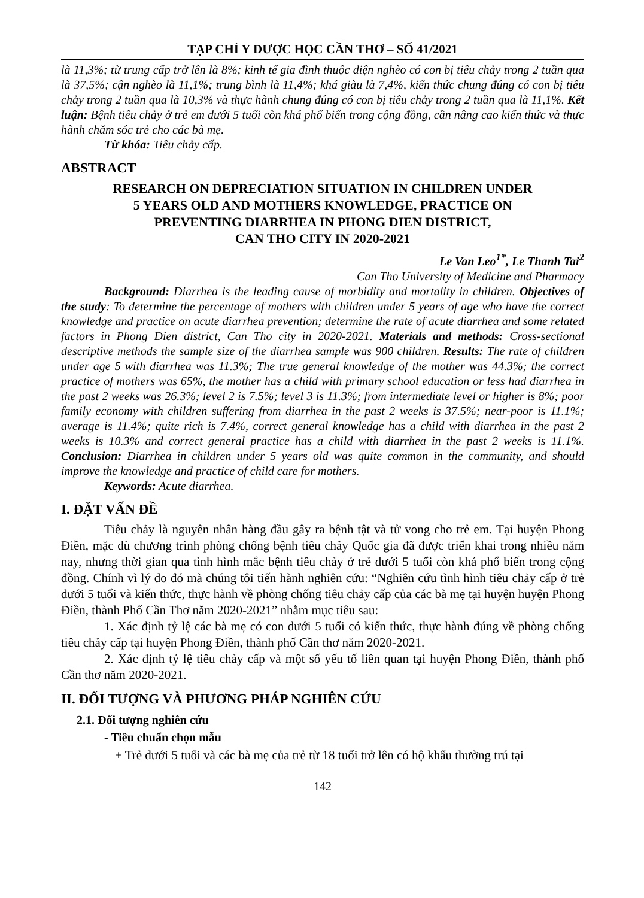TẠP CHÍ Y DƯỢC HỌC CẦN THƠ – SỐ 41/2021
là 11,3%; từ trung cấp trở lên là 8%; kinh tế gia đình thuộc diện nghèo có con bị tiêu chảy trong 2 tuần qua là 37,5%; cận nghèo là 11,1%; trung bình là 11,4%; khá giàu là 7,4%, kiến thức chung đúng có con bị tiêu chảy trong 2 tuần qua là 10,3% và thực hành chung đúng có con bị tiêu chảy trong 2 tuần qua là 11,1%. Kết luận: Bệnh tiêu chảy ở trẻ em dưới 5 tuổi còn khá phổ biến trong cộng đồng, cần nâng cao kiến thức và thực hành chăm sóc trẻ cho các bà mẹ.
Từ khóa: Tiêu chảy cấp.
ABSTRACT
RESEARCH ON DEPRECIATION SITUATION IN CHILDREN UNDER
5 YEARS OLD AND MOTHERS KNOWLEDGE, PRACTICE ON
PREVENTING DIARRHEA IN PHONG DIEN DISTRICT,
CAN THO CITY IN 2020-2021
Le Van Leo<sup>1*</sup>, Le Thanh Tai<sup>2</sup>
Can Tho University of Medicine and Pharmacy
Background: Diarrhea is the leading cause of morbidity and mortality in children. Objectives of the study: To determine the percentage of mothers with children under 5 years of age who have the correct knowledge and practice on acute diarrhea prevention; determine the rate of acute diarrhea and some related factors in Phong Dien district, Can Tho city in 2020-2021. Materials and methods: Cross-sectional descriptive methods the sample size of the diarrhea sample was 900 children. Results: The rate of children under age 5 with diarrhea was 11.3%; The true general knowledge of the mother was 44.3%; the correct practice of mothers was 65%, the mother has a child with primary school education or less had diarrhea in the past 2 weeks was 26.3%; level 2 is 7.5%; level 3 is 11.3%; from intermediate level or higher is 8%; poor family economy with children suffering from diarrhea in the past 2 weeks is 37.5%; near-poor is 11.1%; average is 11.4%; quite rich is 7.4%, correct general knowledge has a child with diarrhea in the past 2 weeks is 10.3% and correct general practice has a child with diarrhea in the past 2 weeks is 11.1%. Conclusion: Diarrhea in children under 5 years old was quite common in the community, and should improve the knowledge and practice of child care for mothers.
Keywords: Acute diarrhea.
I. ĐẶT VẤN ĐỀ
Tiêu chảy là nguyên nhân hàng đầu gây ra bệnh tật và tử vong cho trẻ em. Tại huyện Phong Điền, mặc dù chương trình phòng chống bệnh tiêu chảy Quốc gia đã được triển khai trong nhiều năm nay, nhưng thời gian qua tình hình mắc bệnh tiêu chảy ở trẻ dưới 5 tuổi còn khá phổ biến trong cộng đồng. Chính vì lý do đó mà chúng tôi tiến hành nghiên cứu: “Nghiên cứu tình hình tiêu chảy cấp ở trẻ dưới 5 tuổi và kiến thức, thực hành về phòng chống tiêu chảy cấp của các bà mẹ tại huyện huyện Phong Điền, thành Phố Cần Thơ năm 2020-2021” nhằm mục tiêu sau:
1. Xác định tỷ lệ các bà mẹ có con dưới 5 tuổi có kiến thức, thực hành đúng về phòng chống tiêu chảy cấp tại huyện Phong Điền, thành phố Cần thơ năm 2020-2021.
2. Xác định tỷ lệ tiêu chảy cấp và một số yếu tố liên quan tại huyện Phong Điền, thành phố Cần thơ năm 2020-2021.
II. ĐỐI TƯỢNG VÀ PHƯƠNG PHÁP NGHIÊN CỨU
2.1. Đối tượng nghiên cứu
- Tiêu chuẩn chọn mẫu
+ Trẻ dưới 5 tuổi và các bà mẹ của trẻ từ 18 tuổi trở lên có hộ khẩu thường trú tại
142